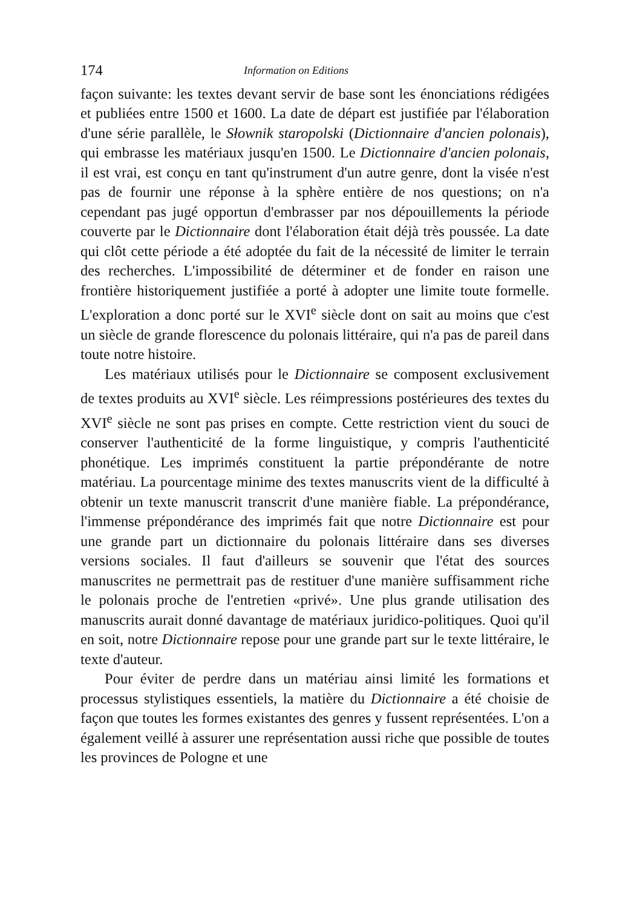174 Information on Editions
façon suivante: les textes devant servir de base sont les énonciations rédigées et publiées entre 1500 et 1600. La date de départ est justifiée par l'élaboration d'une série parallèle, le Słownik staropolski (Dictionnaire d'ancien polonais), qui embrasse les matériaux jusqu'en 1500. Le Dictionnaire d'ancien polonais, il est vrai, est conçu en tant qu'instrument d'un autre genre, dont la visée n'est pas de fournir une réponse à la sphère entière de nos questions; on n'a cependant pas jugé opportun d'embrasser par nos dépouillements la période couverte par le Dictionnaire dont l'élaboration était déjà très poussée. La date qui clôt cette période a été adoptée du fait de la nécessité de limiter le terrain des recherches. L'impossibilité de déterminer et de fonder en raison une frontière historiquement justifiée a porté à adopter une limite toute formelle. L'exploration a donc porté sur le XVI<sup>e</sup> siècle dont on sait au moins que c'est un siècle de grande florescence du polonais littéraire, qui n'a pas de pareil dans toute notre histoire.
Les matériaux utilisés pour le Dictionnaire se composent exclusivement de textes produits au XVI<sup>e</sup> siècle. Les réimpressions postérieures des textes du XVI<sup>e</sup> siècle ne sont pas prises en compte. Cette restriction vient du souci de conserver l'authenticité de la forme linguistique, y compris l'authenticité phonétique. Les imprimés constituent la partie prépondérante de notre matériau. La pourcentage minime des textes manuscrits vient de la difficulté à obtenir un texte manuscrit transcrit d'une manière fiable. La prépondérance, l'immense prépondérance des imprimés fait que notre Dictionnaire est pour une grande part un dictionnaire du polonais littéraire dans ses diverses versions sociales. Il faut d'ailleurs se souvenir que l'état des sources manuscrites ne permettrait pas de restituer d'une manière suffisamment riche le polonais proche de l'entretien «privé». Une plus grande utilisation des manuscrits aurait donné davantage de matériaux juridico-politiques. Quoi qu'il en soit, notre Dictionnaire repose pour une grande part sur le texte littéraire, le texte d'auteur.
Pour éviter de perdre dans un matériau ainsi limité les formations et processus stylistiques essentiels, la matière du Dictionnaire a été choisie de façon que toutes les formes existantes des genres y fussent représentées. L'on a également veillé à assurer une représentation aussi riche que possible de toutes les provinces de Pologne et une